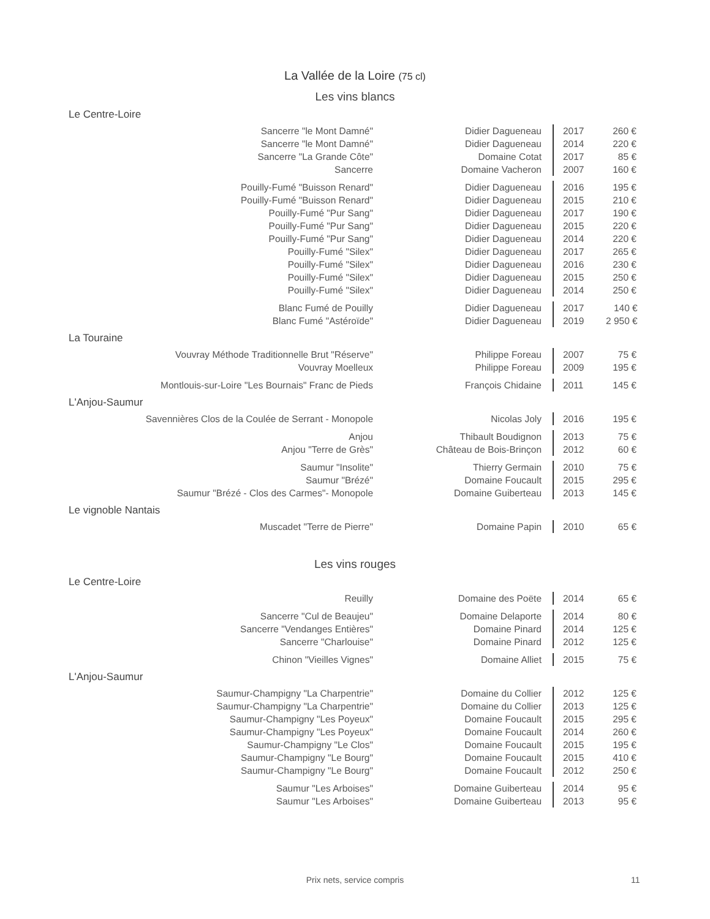La Vallée de la Loire (75 cl)
Les vins blancs
Le Centre-Loire
| Sancerre "le Mont Damné" | Didier Dagueneau | 2017 | 260 € |
| Sancerre "le Mont Damné" | Didier Dagueneau | 2014 | 220 € |
| Sancerre "La Grande Côte" | Domaine Cotat | 2017 | 85 € |
| Sancerre | Domaine Vacheron | 2007 | 160 € |
| Pouilly-Fumé "Buisson Renard" | Didier Dagueneau | 2016 | 195 € |
| Pouilly-Fumé "Buisson Renard" | Didier Dagueneau | 2015 | 210 € |
| Pouilly-Fumé "Pur Sang" | Didier Dagueneau | 2017 | 190 € |
| Pouilly-Fumé "Pur Sang" | Didier Dagueneau | 2015 | 220 € |
| Pouilly-Fumé "Pur Sang" | Didier Dagueneau | 2014 | 220 € |
| Pouilly-Fumé "Silex" | Didier Dagueneau | 2017 | 265 € |
| Pouilly-Fumé "Silex" | Didier Dagueneau | 2016 | 230 € |
| Pouilly-Fumé "Silex" | Didier Dagueneau | 2015 | 250 € |
| Pouilly-Fumé "Silex" | Didier Dagueneau | 2014 | 250 € |
| Blanc Fumé de Pouilly | Didier Dagueneau | 2017 | 140 € |
| Blanc Fumé "Astéroïde" | Didier Dagueneau | 2019 | 2 950 € |
La Touraine
| Vouvray Méthode Traditionnelle Brut "Réserve" | Philippe Foreau | 2007 | 75 € |
| Vouvray Moelleux | Philippe Foreau | 2009 | 195 € |
| Montlouis-sur-Loire "Les Bournais" Franc de Pieds | François Chidaine | 2011 | 145 € |
L'Anjou-Saumur
| Savennières Clos de la Coulée de Serrant - Monopole | Nicolas Joly | 2016 | 195 € |
| Anjou | Thibault Boudignon | 2013 | 75 € |
| Anjou "Terre de Grès" | Château de Bois-Brinçon | 2012 | 60 € |
| Saumur "Insolite" | Thierry Germain | 2010 | 75 € |
| Saumur "Brézé" | Domaine Foucault | 2015 | 295 € |
| Saumur "Brézé - Clos des Carmes"- Monopole | Domaine Guiberteau | 2013 | 145 € |
Le vignoble Nantais
| Muscadet "Terre de Pierre" | Domaine Papin | 2010 | 65 € |
Les vins rouges
Le Centre-Loire
| Reuilly | Domaine des Poëte | 2014 | 65 € |
| Sancerre "Cul de Beaujeu" | Domaine Delaporte | 2014 | 80 € |
| Sancerre "Vendanges Entières" | Domaine Pinard | 2014 | 125 € |
| Sancerre "Charlouise" | Domaine Pinard | 2012 | 125 € |
| Chinon "Vieilles Vignes" | Domaine Alliet | 2015 | 75 € |
L'Anjou-Saumur
| Saumur-Champigny "La Charpentrie" | Domaine du Collier | 2012 | 125 € |
| Saumur-Champigny "La Charpentrie" | Domaine du Collier | 2013 | 125 € |
| Saumur-Champigny "Les Poyeux" | Domaine Foucault | 2015 | 295 € |
| Saumur-Champigny "Les Poyeux" | Domaine Foucault | 2014 | 260 € |
| Saumur-Champigny "Le Clos" | Domaine Foucault | 2015 | 195 € |
| Saumur-Champigny "Le Bourg" | Domaine Foucault | 2015 | 410 € |
| Saumur-Champigny "Le Bourg" | Domaine Foucault | 2012 | 250 € |
| Saumur "Les Arboises" | Domaine Guiberteau | 2014 | 95 € |
| Saumur "Les Arboises" | Domaine Guiberteau | 2013 | 95 € |
Prix nets, service compris 11